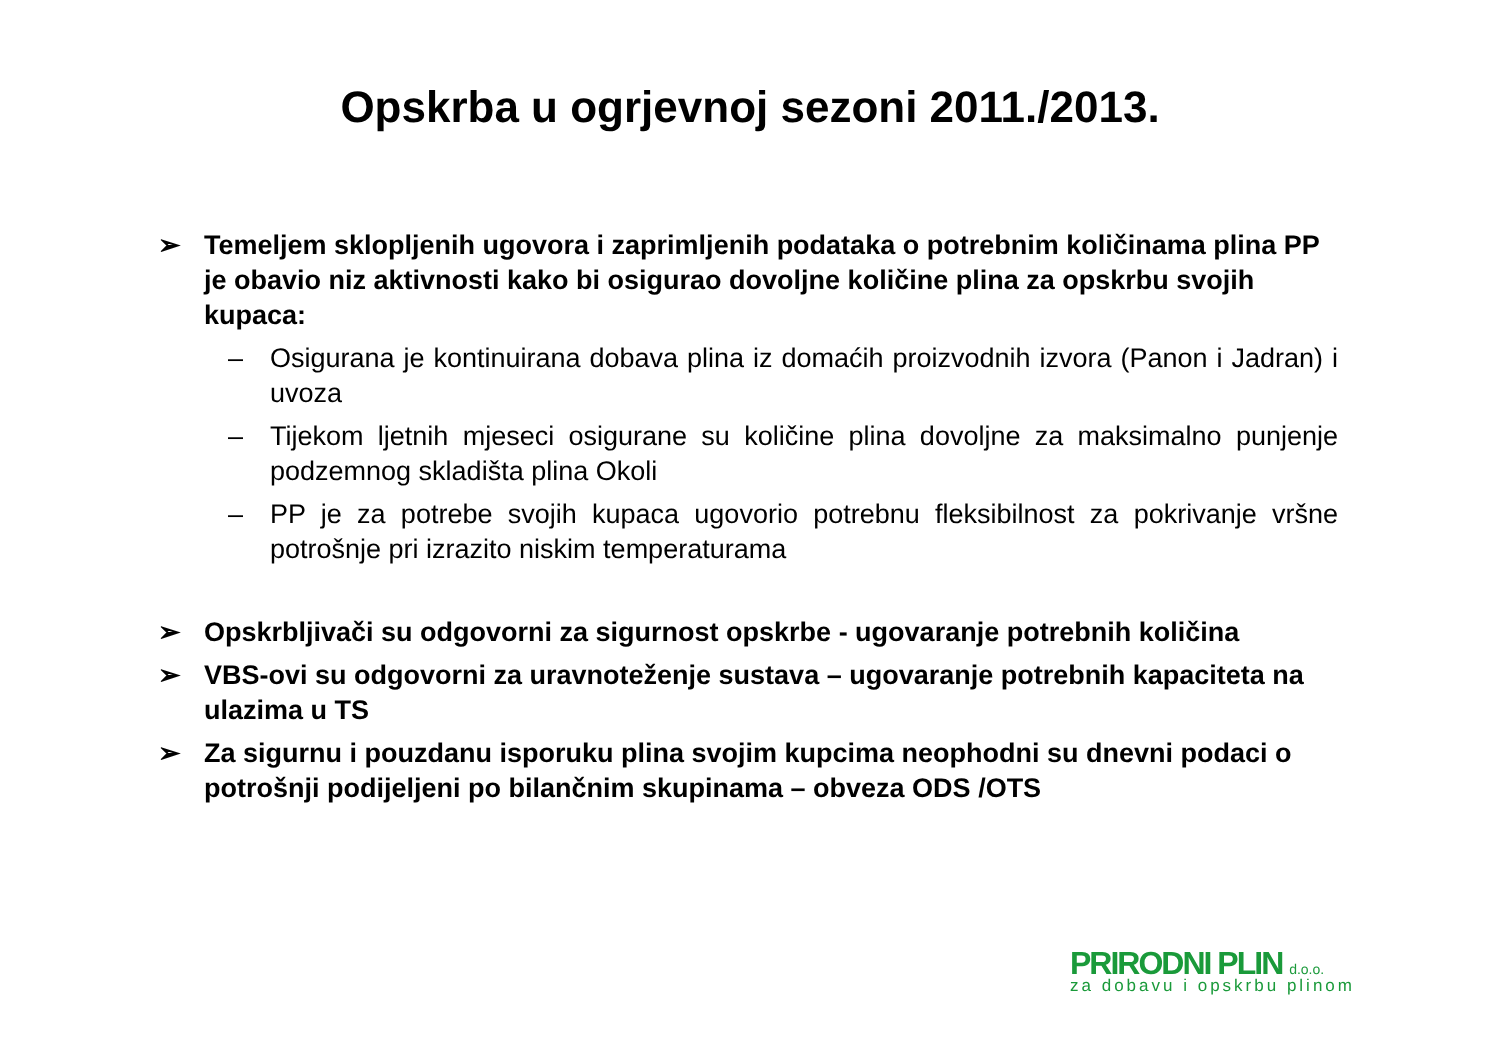Opskrba u ogrjevnoj sezoni 2011./2013.
➢ Temeljem sklopljenih ugovora i zaprimljenih podataka o potrebnim količinama plina PP je obavio niz aktivnosti kako bi osigurao dovoljne količine plina za opskrbu svojih kupaca:
– Osigurana je kontinuirana dobava plina iz domaćih proizvodnih izvora (Panon i Jadran) i uvoza
– Tijekom ljetnih mjeseci osigurane su količine plina dovoljne za maksimalno punjenje podzemnog skladišta plina Okoli
– PP je za potrebe svojih kupaca ugovorio potrebnu fleksibilnost za pokrivanje vršne potrošnje pri izrazito niskim temperaturama
➢ Opskrbljivači su odgovorni za sigurnost opskrbe - ugovaranje potrebnih količina
➢ VBS-ovi su odgovorni za uravnoteženje sustava – ugovaranje potrebnih kapaciteta na ulazima u TS
➢ Za sigurnu i pouzdanu isporuku plina svojim kupcima neophodni su dnevni podaci o potrošnji podijeljeni po bilančnim skupinama – obveza ODS /OTS
PRIRODNI PLIN d.o.o.
za dobavu i opskrbu plinom